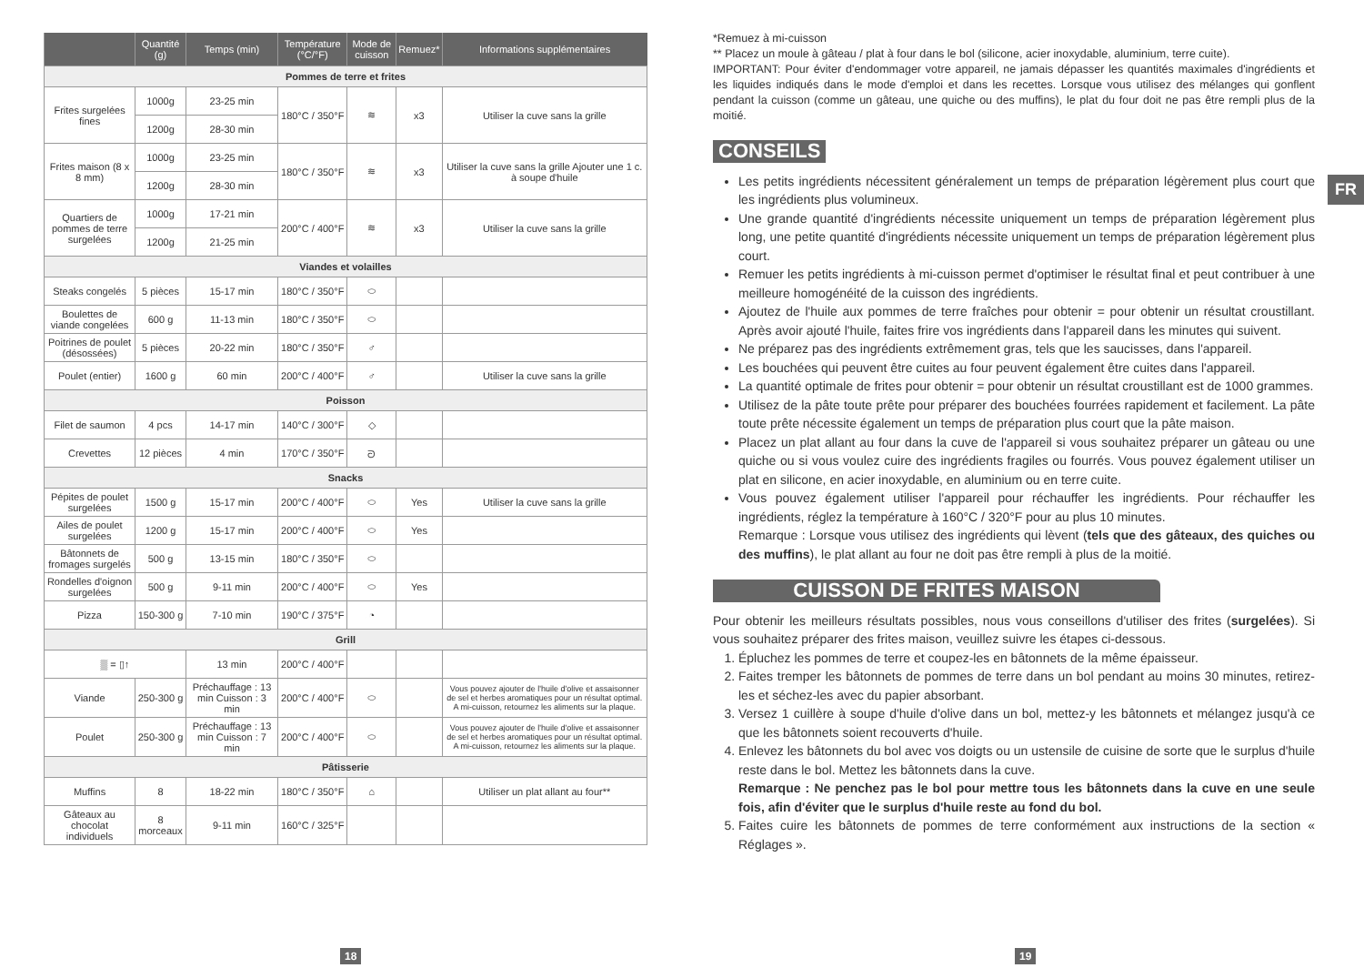| | Quantité (g) | Temps (min) | Température (°C/°F) | Mode de cuisson | Remuez* | Informations supplémentaires |
| --- | --- | --- | --- | --- | --- | --- |
| Pommes de terre et frites | | | | | | |
| Frites surgelées fines | 1000g | 23-25 min | 180°C / 350°F | ≋ | x3 | Utiliser la cuve sans la grille |
| | 1200g | 28-30 min | | | | |
| Frites maison (8 x 8 mm) | 1000g | 23-25 min | 180°C / 350°F | ≋ | x3 | Utiliser la cuve sans la grille Ajouter une 1 c. à soupe d'huile |
| | 1200g | 28-30 min | | | | |
| Quartiers de pommes de terre surgelées | 1000g | 17-21 min | 200°C / 400°F | ≋ | x3 | Utiliser la cuve sans la grille |
| | 1200g | 21-25 min | | | | |
| Viandes et volailles | | | | | | |
| Steaks congelés | 5 pièces | 15-17 min | 180°C / 350°F | ⬭ | | |
| Boulettes de viande congelées | 600 g | 11-13 min | 180°C / 350°F | ⬭ | | |
| Poitrines de poulet (désossées) | 5 pièces | 20-22 min | 180°C / 350°F | ♂ | | |
| Poulet (entier) | 1600 g | 60 min | 200°C / 400°F | ♂ | | Utiliser la cuve sans la grille |
| Poisson | | | | | | |
| Filet de saumon | 4 pcs | 14-17 min | 140°C / 300°F | ◇ | | |
| Crevettes | 12 pièces | 4 min | 170°C / 350°F | ᘐ | | |
| Snacks | | | | | | |
| Pépites de poulet surgelées | 1500 g | 15-17 min | 200°C / 400°F | ⬭ | Yes | Utiliser la cuve sans la grille |
| Ailes de poulet surgelées | 1200 g | 15-17 min | 200°C / 400°F | ⬭ | Yes | |
| Bâtonnets de fromages surgelés | 500 g | 13-15 min | 180°C / 350°F | ⬭ | | |
| Rondelles d'oignon surgelées | 500 g | 9-11 min | 200°C / 400°F | ⬭ | Yes | |
| Pizza | 150-300 g | 7-10 min | 190°C / 375°F | ◔ | | |
| Grill | | | | | | |
| ▒ = ▯↑ | | 13 min | 200°C / 400°F | | | |
| Viande | 250-300 g | Préchauffage : 13 min Cuisson : 3 min | 200°C / 400°F | ⬭ | | Vous pouvez ajouter de l'huile d'olive et assaisonner de sel et herbes aromatiques pour un résultat optimal. A mi-cuisson, retournez les aliments sur la plaque. |
| Poulet | 250-300 g | Préchauffage : 13 min Cuisson : 7 min | 200°C / 400°F | ⬭ | | Vous pouvez ajouter de l'huile d'olive et assaisonner de sel et herbes aromatiques pour un résultat optimal. A mi-cuisson, retournez les aliments sur la plaque. |
| Pâtisserie | | | | | | |
| Muffins | 8 | 18-22 min | 180°C / 350°F | ⌂ | | Utiliser un plat allant au four** |
| Gâteaux au chocolat individuels | 8 morceaux | 9-11 min | 160°C / 325°F | | | |
18
*Remuez à mi-cuisson
** Placez un moule à gâteau / plat à four dans le bol (silicone, acier inoxydable, aluminium, terre cuite).
IMPORTANT: Pour éviter d'endommager votre appareil, ne jamais dépasser les quantités maximales d'ingrédients et les liquides indiqués dans le mode d'emploi et dans les recettes. Lorsque vous utilisez des mélanges qui gonflent pendant la cuisson (comme un gâteau, une quiche ou des muffins), le plat du four doit ne pas être rempli plus de la moitié.
CONSEILS
Les petits ingrédients nécessitent généralement un temps de préparation légèrement plus court que les ingrédients plus volumineux.
Une grande quantité d'ingrédients nécessite uniquement un temps de préparation légèrement plus long, une petite quantité d'ingrédients nécessite uniquement un temps de préparation légèrement plus court.
Remuer les petits ingrédients à mi-cuisson permet d'optimiser le résultat final et peut contribuer à une meilleure homogénéité de la cuisson des ingrédients.
Ajoutez de l'huile aux pommes de terre fraîches pour obtenir = pour obtenir un résultat croustillant. Après avoir ajouté l'huile, faites frire vos ingrédients dans l'appareil dans les minutes qui suivent.
Ne préparez pas des ingrédients extrêmement gras, tels que les saucisses, dans l'appareil.
Les bouchées qui peuvent être cuites au four peuvent également être cuites dans l'appareil.
La quantité optimale de frites pour obtenir = pour obtenir un résultat croustillant est de 1000 grammes.
Utilisez de la pâte toute prête pour préparer des bouchées fourrées rapidement et facilement. La pâte toute prête nécessite également un temps de préparation plus court que la pâte maison.
Placez un plat allant au four dans la cuve de l'appareil si vous souhaitez préparer un gâteau ou une quiche ou si vous voulez cuire des ingrédients fragiles ou fourrés. Vous pouvez également utiliser un plat en silicone, en acier inoxydable, en aluminium ou en terre cuite.
Vous pouvez également utiliser l'appareil pour réchauffer les ingrédients. Pour réchauffer les ingrédients, réglez la température à 160°C / 320°F pour au plus 10 minutes.
Remarque : Lorsque vous utilisez des ingrédients qui lèvent (tels que des gâteaux, des quiches ou des muffins), le plat allant au four ne doit pas être rempli à plus de la moitié.
CUISSON DE FRITES MAISON
Pour obtenir les meilleurs résultats possibles, nous vous conseillons d'utiliser des frites (surgelées). Si vous souhaitez préparer des frites maison, veuillez suivre les étapes ci-dessous.
1. Épluchez les pommes de terre et coupez-les en bâtonnets de la même épaisseur.
2. Faites tremper les bâtonnets de pommes de terre dans un bol pendant au moins 30 minutes, retirez-les et séchez-les avec du papier absorbant.
3. Versez 1 cuillère à soupe d'huile d'olive dans un bol, mettez-y les bâtonnets et mélangez jusqu'à ce que les bâtonnets soient recouverts d'huile.
4. Enlevez les bâtonnets du bol avec vos doigts ou un ustensile de cuisine de sorte que le surplus d'huile reste dans le bol. Mettez les bâtonnets dans la cuve.
Remarque : Ne penchez pas le bol pour mettre tous les bâtonnets dans la cuve en une seule fois, afin d'éviter que le surplus d'huile reste au fond du bol.
5. Faites cuire les bâtonnets de pommes de terre conformément aux instructions de la section « Réglages ».
FR
19